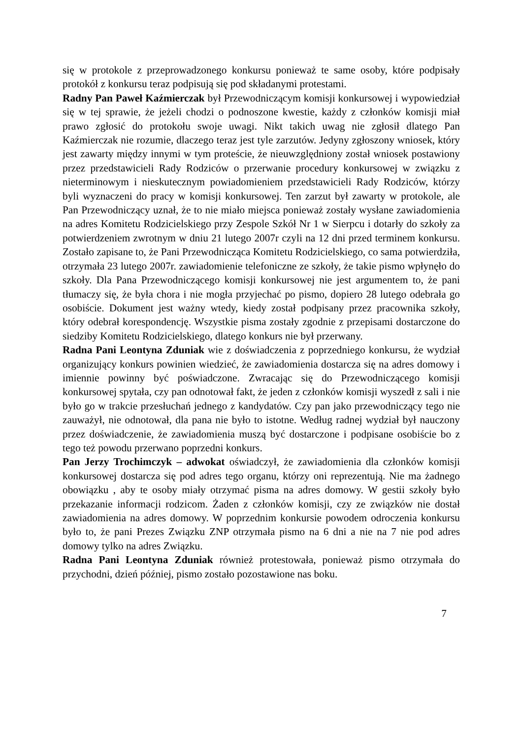się w protokole z przeprowadzonego konkursu ponieważ te same osoby, które podpisały protokół z konkursu teraz podpisują się pod składanymi protestami.
Radny Pan Paweł Kaźmierczak był Przewodniczącym komisji konkursowej i wypowiedział się w tej sprawie, że jeżeli chodzi o podnoszone kwestie, każdy z członków komisji miał prawo zgłosić do protokołu swoje uwagi. Nikt takich uwag nie zgłosił dlatego Pan Kaźmierczak nie rozumie, dlaczego teraz jest tyle zarzutów. Jedyny zgłoszony wniosek, który jest zawarty między innymi w tym proteście, że nieuwzględniony został wniosek postawiony przez przedstawicieli Rady Rodziców o przerwanie procedury konkursowej w związku z nieterminowym i nieskutecznym powiadomieniem przedstawicieli Rady Rodziców, którzy byli wyznaczeni do pracy w komisji konkursowej. Ten zarzut był zawarty w protokole, ale Pan Przewodniczący uznał, że to nie miało miejsca ponieważ zostały wysłane zawiadomienia na adres Komitetu Rodzicielskiego przy Zespole Szkół Nr 1 w Sierpcu i dotarły do szkoły za potwierdzeniem zwrotnym w dniu 21 lutego 2007r czyli na 12 dni przed terminem konkursu. Zostało zapisane to, że Pani Przewodnicząca Komitetu Rodzicielskiego, co sama potwierdziła, otrzymała 23 lutego 2007r. zawiadomienie telefoniczne ze szkoły, że takie pismo wpłynęło do szkoły. Dla Pana Przewodniczącego komisji konkursowej nie jest argumentem to, że pani tłumaczy się, że była chora i nie mogła przyjechać po pismo, dopiero 28 lutego odebrała go osobiście. Dokument jest ważny wtedy, kiedy został podpisany przez pracownika szkoły, który odebrał korespondencję. Wszystkie pisma zostały zgodnie z przepisami dostarczone do siedziby Komitetu Rodzicielskiego, dlatego konkurs nie był przerwany.
Radna Pani Leontyna Zduniak wie z doświadczenia z poprzedniego konkursu, że wydział organizujący konkurs powinien wiedzieć, że zawiadomienia dostarcza się na adres domowy i imiennie powinny być poświadczone. Zwracając się do Przewodniczącego komisji konkursowej spytała, czy pan odnotował fakt, że jeden z członków komisji wyszedł z sali i nie było go w trakcie przesłuchań jednego z kandydatów. Czy pan jako przewodniczący tego nie zauważył, nie odnotował, dla pana nie było to istotne. Według radnej wydział był nauczony przez doświadczenie, że zawiadomienia muszą być dostarczone i podpisane osobiście bo z tego też powodu przerwano poprzedni konkurs.
Pan Jerzy Trochimczyk – adwokat oświadczył, że zawiadomienia dla członków komisji konkursowej dostarcza się pod adres tego organu, którzy oni reprezentują. Nie ma żadnego obowiązku , aby te osoby miały otrzymać pisma na adres domowy. W gestii szkoły było przekazanie informacji rodzicom. Żaden z członków komisji, czy ze związków nie dostał zawiadomienia na adres domowy. W poprzednim konkursie powodem odroczenia konkursu było to, że pani Prezes Związku ZNP otrzymała pismo na 6 dni a nie na 7 nie pod adres domowy tylko na adres Związku.
Radna Pani Leontyna Zduniak również protestowała, ponieważ pismo otrzymała do przychodni, dzień później, pismo zostało pozostawione nas boku.
7